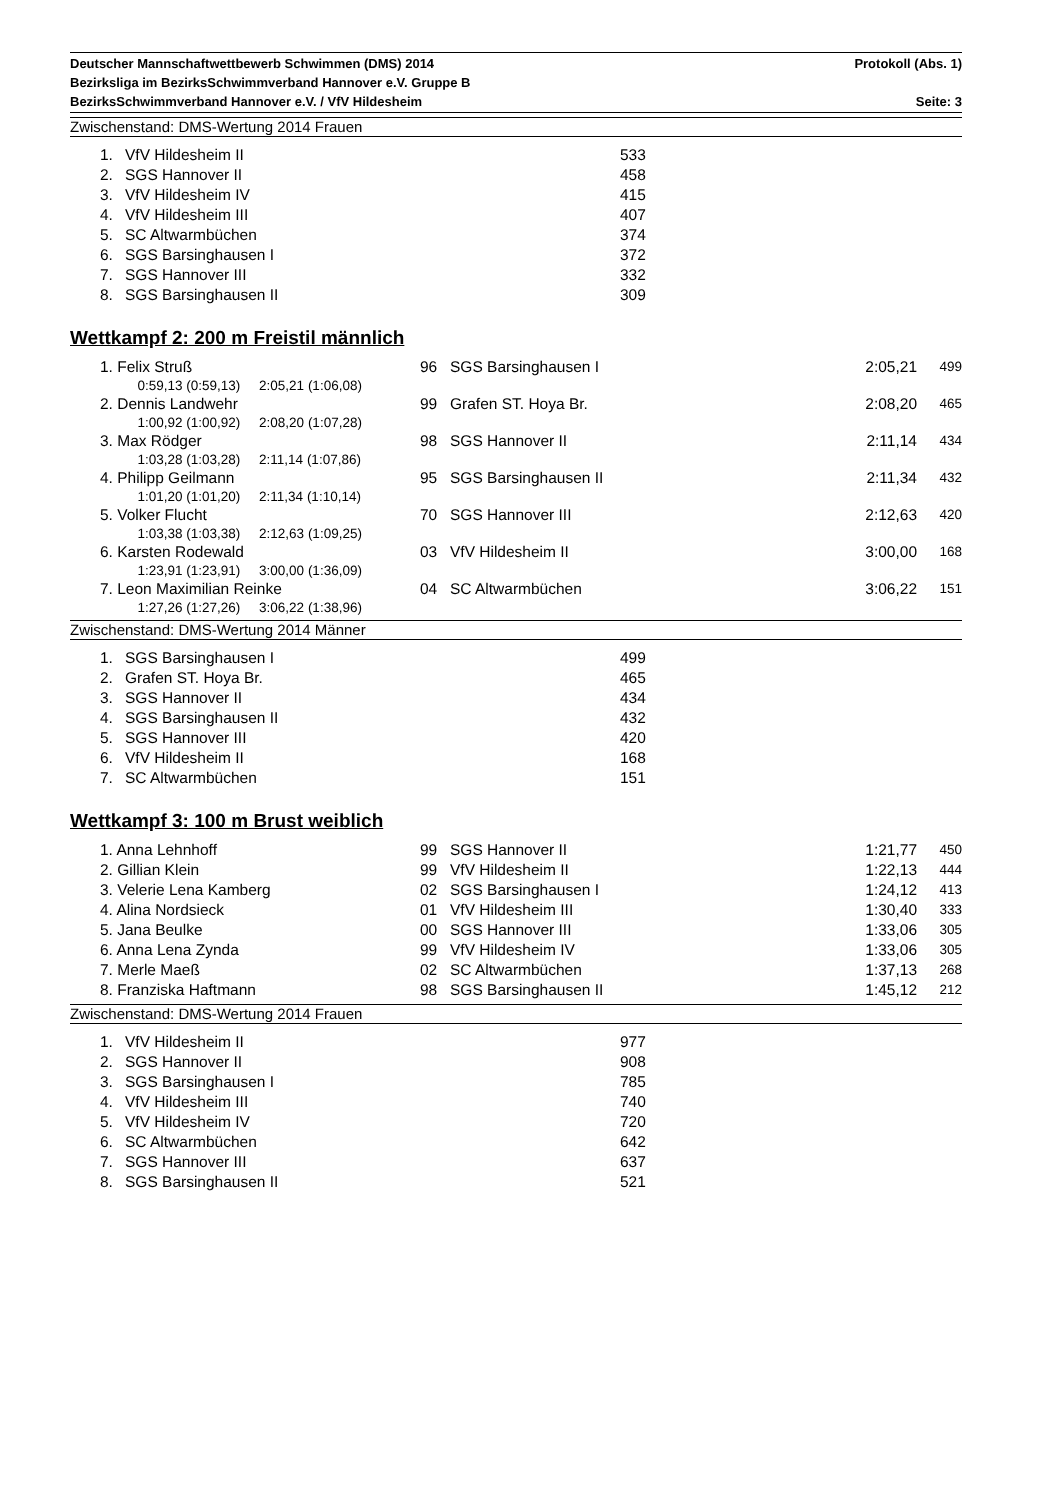Deutscher Mannschaftwettbewerb Schwimmen (DMS) 2014 Protokoll (Abs. 1)
Bezirksliga im BezirksSchwimmverband Hannover e.V. Gruppe B
BezirksSchwimmverband Hannover e.V. / VfV Hildesheim Seite: 3
Zwischenstand: DMS-Wertung 2014 Frauen
| 1. | VfV Hildesheim II | 533 |
| 2. | SGS Hannover II | 458 |
| 3. | VfV Hildesheim IV | 415 |
| 4. | VfV Hildesheim III | 407 |
| 5. | SC Altwarmbüchen | 374 |
| 6. | SGS Barsinghausen I | 372 |
| 7. | SGS Hannover III | 332 |
| 8. | SGS Barsinghausen II | 309 |
Wettkampf 2: 200 m Freistil männlich
| 1. Felix Struß | 96 | SGS Barsinghausen I | 2:05,21 | 499 |
| 0:59,13 (0:59,13) 2:05,21 (1:06,08) | | | | |
| 2. Dennis Landwehr | 99 | Grafen ST. Hoya Br. | 2:08,20 | 465 |
| 1:00,92 (1:00,92) 2:08,20 (1:07,28) | | | | |
| 3. Max Rödger | 98 | SGS Hannover II | 2:11,14 | 434 |
| 1:03,28 (1:03,28) 2:11,14 (1:07,86) | | | | |
| 4. Philipp Geilmann | 95 | SGS Barsinghausen II | 2:11,34 | 432 |
| 1:01,20 (1:01,20) 2:11,34 (1:10,14) | | | | |
| 5. Volker Flucht | 70 | SGS Hannover III | 2:12,63 | 420 |
| 1:03,38 (1:03,38) 2:12,63 (1:09,25) | | | | |
| 6. Karsten Rodewald | 03 | VfV Hildesheim II | 3:00,00 | 168 |
| 1:23,91 (1:23,91) 3:00,00 (1:36,09) | | | | |
| 7. Leon Maximilian Reinke | 04 | SC Altwarmbüchen | 3:06,22 | 151 |
| 1:27,26 (1:27,26) 3:06,22 (1:38,96) | | | | |
Zwischenstand: DMS-Wertung 2014 Männer
| 1. | SGS Barsinghausen I | 499 |
| 2. | Grafen ST. Hoya Br. | 465 |
| 3. | SGS Hannover II | 434 |
| 4. | SGS Barsinghausen II | 432 |
| 5. | SGS Hannover III | 420 |
| 6. | VfV Hildesheim II | 168 |
| 7. | SC Altwarmbüchen | 151 |
Wettkampf 3: 100 m Brust weiblich
| 1. Anna Lehnhoff | 99 | SGS Hannover II | 1:21,77 | 450 |
| 2. Gillian Klein | 99 | VfV Hildesheim II | 1:22,13 | 444 |
| 3. Velerie Lena Kamberg | 02 | SGS Barsinghausen I | 1:24,12 | 413 |
| 4. Alina Nordsieck | 01 | VfV Hildesheim III | 1:30,40 | 333 |
| 5. Jana Beulke | 00 | SGS Hannover III | 1:33,06 | 305 |
| 6. Anna Lena Zynda | 99 | VfV Hildesheim IV | 1:33,06 | 305 |
| 7. Merle Maeß | 02 | SC Altwarmbüchen | 1:37,13 | 268 |
| 8. Franziska Haftmann | 98 | SGS Barsinghausen II | 1:45,12 | 212 |
Zwischenstand: DMS-Wertung 2014 Frauen
| 1. | VfV Hildesheim II | 977 |
| 2. | SGS Hannover II | 908 |
| 3. | SGS Barsinghausen I | 785 |
| 4. | VfV Hildesheim III | 740 |
| 5. | VfV Hildesheim IV | 720 |
| 6. | SC Altwarmbüchen | 642 |
| 7. | SGS Hannover III | 637 |
| 8. | SGS Barsinghausen II | 521 |